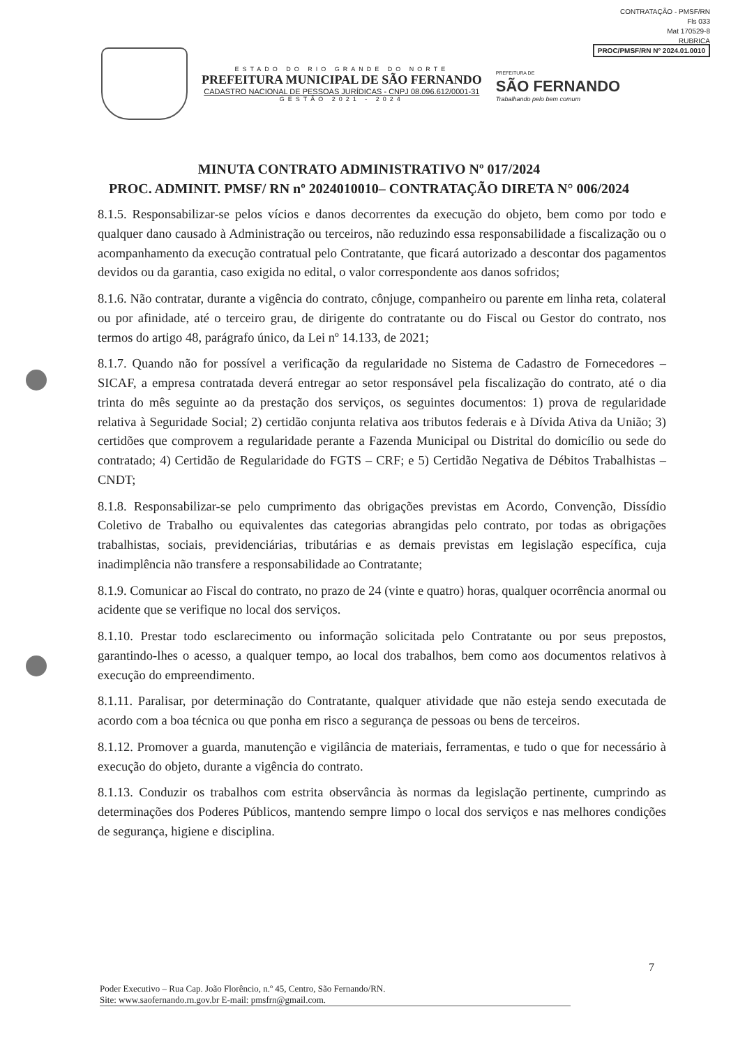CONTRATAÇÃO - PMSF/RN
Fls 033
Mat 170529-8
RUBRICA
PROC/PMSF/RN Nº 2024.01.0010
ESTADO DO RIO GRANDE DO NORTE
PREFEITURA MUNICIPAL DE SÃO FERNANDO
CADASTRO NACIONAL DE PESSOAS JURÍDICAS - CNPJ 08.096.612/0001-31
GESTÃO 2021 - 2024
PREFEITURA DE
SÃO FERNANDO
Trabalhando pelo bem comum
MINUTA CONTRATO ADMINISTRATIVO Nº 017/2024
PROC. ADMINIT. PMSF/ RN nº 2024010010– CONTRATAÇÃO DIRETA N° 006/2024
8.1.5. Responsabilizar-se pelos vícios e danos decorrentes da execução do objeto, bem como por todo e qualquer dano causado à Administração ou terceiros, não reduzindo essa responsabilidade a fiscalização ou o acompanhamento da execução contratual pelo Contratante, que ficará autorizado a descontar dos pagamentos devidos ou da garantia, caso exigida no edital, o valor correspondente aos danos sofridos;
8.1.6. Não contratar, durante a vigência do contrato, cônjuge, companheiro ou parente em linha reta, colateral ou por afinidade, até o terceiro grau, de dirigente do contratante ou do Fiscal ou Gestor do contrato, nos termos do artigo 48, parágrafo único, da Lei nº 14.133, de 2021;
8.1.7. Quando não for possível a verificação da regularidade no Sistema de Cadastro de Fornecedores – SICAF, a empresa contratada deverá entregar ao setor responsável pela fiscalização do contrato, até o dia trinta do mês seguinte ao da prestação dos serviços, os seguintes documentos: 1) prova de regularidade relativa à Seguridade Social; 2) certidão conjunta relativa aos tributos federais e à Dívida Ativa da União; 3) certidões que comprovem a regularidade perante a Fazenda Municipal ou Distrital do domicílio ou sede do contratado; 4) Certidão de Regularidade do FGTS – CRF; e 5) Certidão Negativa de Débitos Trabalhistas – CNDT;
8.1.8. Responsabilizar-se pelo cumprimento das obrigações previstas em Acordo, Convenção, Dissídio Coletivo de Trabalho ou equivalentes das categorias abrangidas pelo contrato, por todas as obrigações trabalhistas, sociais, previdenciárias, tributárias e as demais previstas em legislação específica, cuja inadimplência não transfere a responsabilidade ao Contratante;
8.1.9. Comunicar ao Fiscal do contrato, no prazo de 24 (vinte e quatro) horas, qualquer ocorrência anormal ou acidente que se verifique no local dos serviços.
8.1.10. Prestar todo esclarecimento ou informação solicitada pelo Contratante ou por seus prepostos, garantindo-lhes o acesso, a qualquer tempo, ao local dos trabalhos, bem como aos documentos relativos à execução do empreendimento.
8.1.11. Paralisar, por determinação do Contratante, qualquer atividade que não esteja sendo executada de acordo com a boa técnica ou que ponha em risco a segurança de pessoas ou bens de terceiros.
8.1.12. Promover a guarda, manutenção e vigilância de materiais, ferramentas, e tudo o que for necessário à execução do objeto, durante a vigência do contrato.
8.1.13. Conduzir os trabalhos com estrita observância às normas da legislação pertinente, cumprindo as determinações dos Poderes Públicos, mantendo sempre limpo o local dos serviços e nas melhores condições de segurança, higiene e disciplina.
7
Poder Executivo – Rua Cap. João Florêncio, n.º 45, Centro, São Fernando/RN.
Site: www.saofernando.rn.gov.br E-mail: pmsfrn@gmail.com.